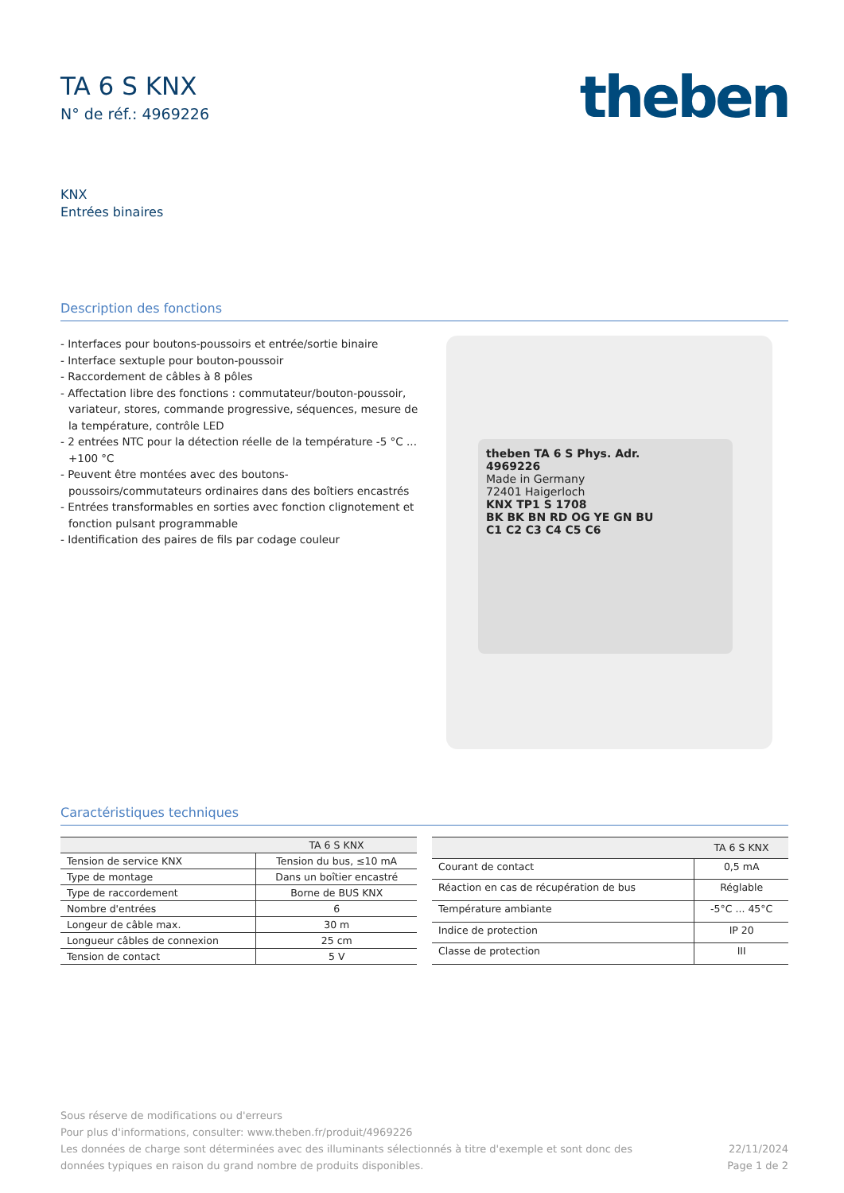TA 6 S KNX
N° de réf.: 4969226
theben
KNX
Entrées binaires
Description des fonctions
- Interfaces pour boutons-poussoirs et entrée/sortie binaire
- Interface sextuple pour bouton-poussoir
- Raccordement de câbles à 8 pôles
- Affectation libre des fonctions : commutateur/bouton-poussoir, variateur, stores, commande progressive, séquences, mesure de la température, contrôle LED
- 2 entrées NTC pour la détection réelle de la température -5 °C ... +100 °C
- Peuvent être montées avec des boutons-poussoirs/commutateurs ordinaires dans des boîtiers encastrés
- Entrées transformables en sorties avec fonction clignotement et fonction pulsant programmable
- Identification des paires de fils par codage couleur
theben TA 6 S Phys. Adr.
4969226
Made in Germany
72401 Haigerloch
KNX TP1 S 1708
BK BK BN RD OG YE GN BU
C1 C2 C3 C4 C5 C6
Caractéristiques techniques
| | TA 6 S KNX |
| --- | --- |
| Tension de service KNX | Tension du bus, ≤10 mA |
| Type de montage | Dans un boîtier encastré |
| Type de raccordement | Borne de BUS KNX |
| Nombre d'entrées | 6 |
| Longeur de câble max. | 30 m |
| Longueur câbles de connexion | 25 cm |
| Tension de contact | 5 V |
| | TA 6 S KNX |
| --- | --- |
| Courant de contact | 0,5 mA |
| Réaction en cas de récupération de bus | Réglable |
| Température ambiante | -5°C ... 45°C |
| Indice de protection | IP 20 |
| Classe de protection | III |
Sous réserve de modifications ou d'erreurs
Pour plus d'informations, consulter: www.theben.fr/produit/4969226
Les données de charge sont déterminées avec des illuminants sélectionnés à titre d'exemple et sont donc des
données typiques en raison du grand nombre de produits disponibles.
22/11/2024
Page 1 de 2